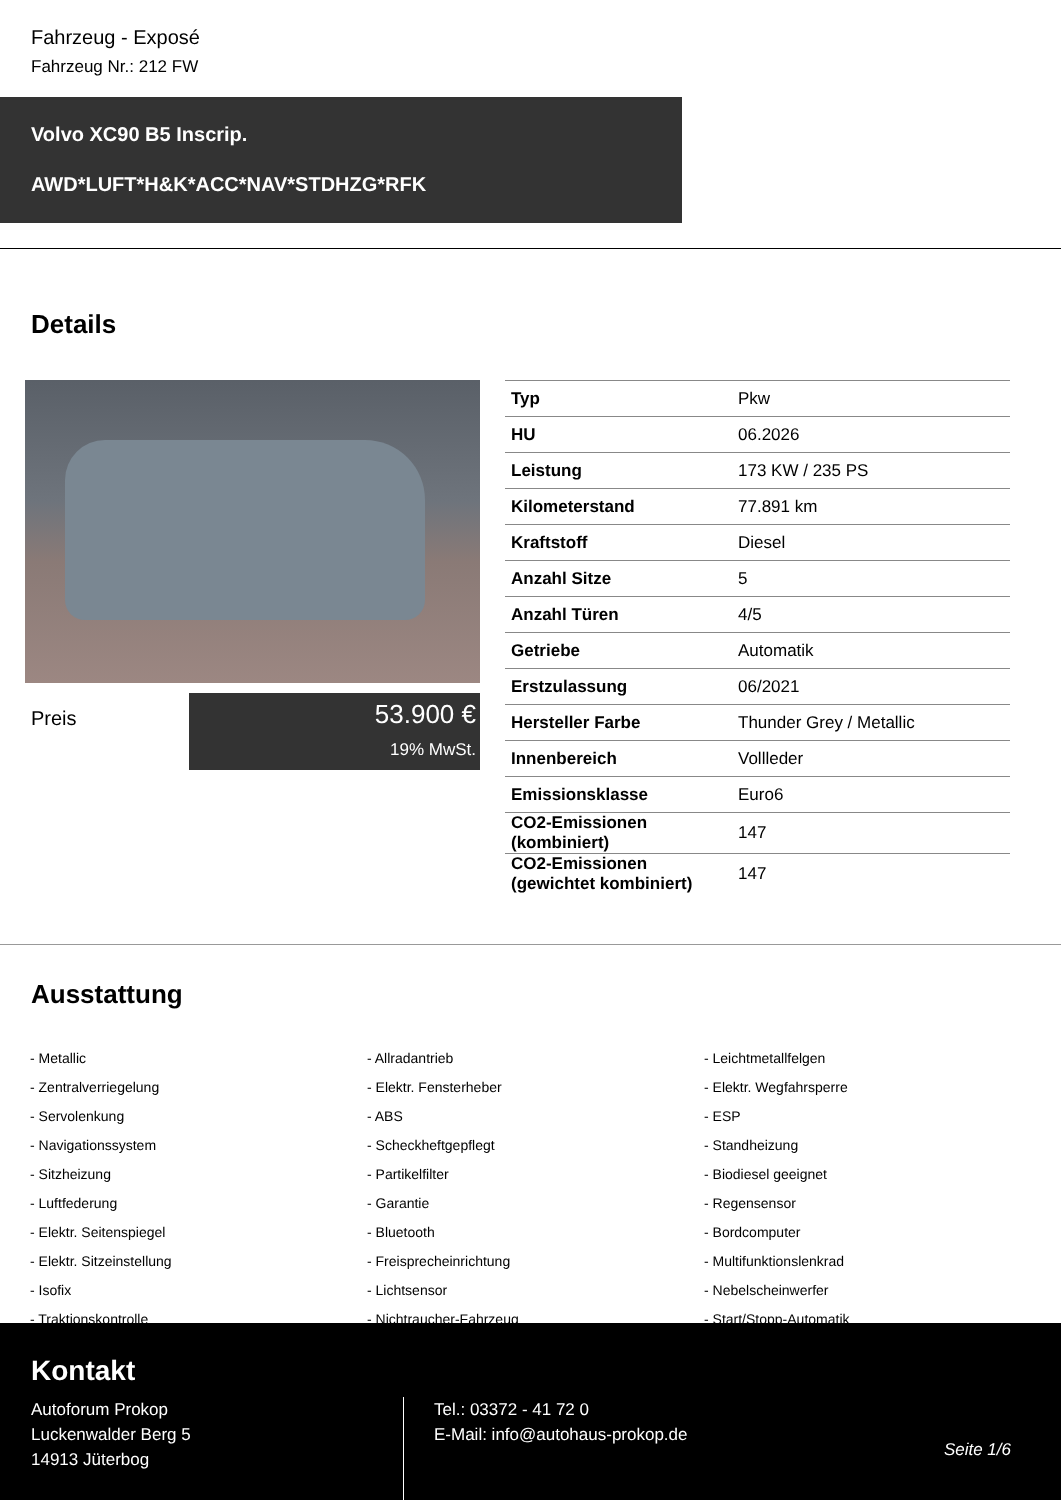Fahrzeug - Exposé
Fahrzeug Nr.: 212 FW
Volvo XC90 B5 Inscrip.
AWD*LUFT*H&K*ACC*NAV*STDHZG*RFK
Details
Preis
53.900 €
19% MwSt.
| Typ | Pkw |
| HU | 06.2026 |
| Leistung | 173 KW / 235 PS |
| Kilometerstand | 77.891 km |
| Kraftstoff | Diesel |
| Anzahl Sitze | 5 |
| Anzahl Türen | 4/5 |
| Getriebe | Automatik |
| Erstzulassung | 06/2021 |
| Hersteller Farbe | Thunder Grey / Metallic |
| Innenbereich | Vollleder |
| Emissionsklasse | Euro6 |
| CO2-Emissionen (kombiniert) | 147 |
| CO2-Emissionen (gewichtet kombiniert) | 147 |
Ausstattung
- Metallic
- Allradantrieb
- Leichtmetallfelgen
- Zentralverriegelung
- Elektr. Fensterheber
- Elektr. Wegfahrsperre
- Servolenkung
- ABS
- ESP
- Navigationssystem
- Scheckheftgepflegt
- Standheizung
- Sitzheizung
- Partikelfilter
- Biodiesel geeignet
- Luftfederung
- Garantie
- Regensensor
- Elektr. Seitenspiegel
- Bluetooth
- Bordcomputer
- Elektr. Sitzeinstellung
- Freisprecheinrichtung
- Multifunktionslenkrad
- Isofix
- Lichtsensor
- Nebelscheinwerfer
- Traktionskontrolle
- Nichtraucher-Fahrzeug
- Start/Stopp-Automatik
Kontakt
Autoforum Prokop
Luckenwalder Berg 5
14913 Jüterbog
Tel.: 03372 - 41 72 0
E-Mail: info@autohaus-prokop.de
Seite 1/6